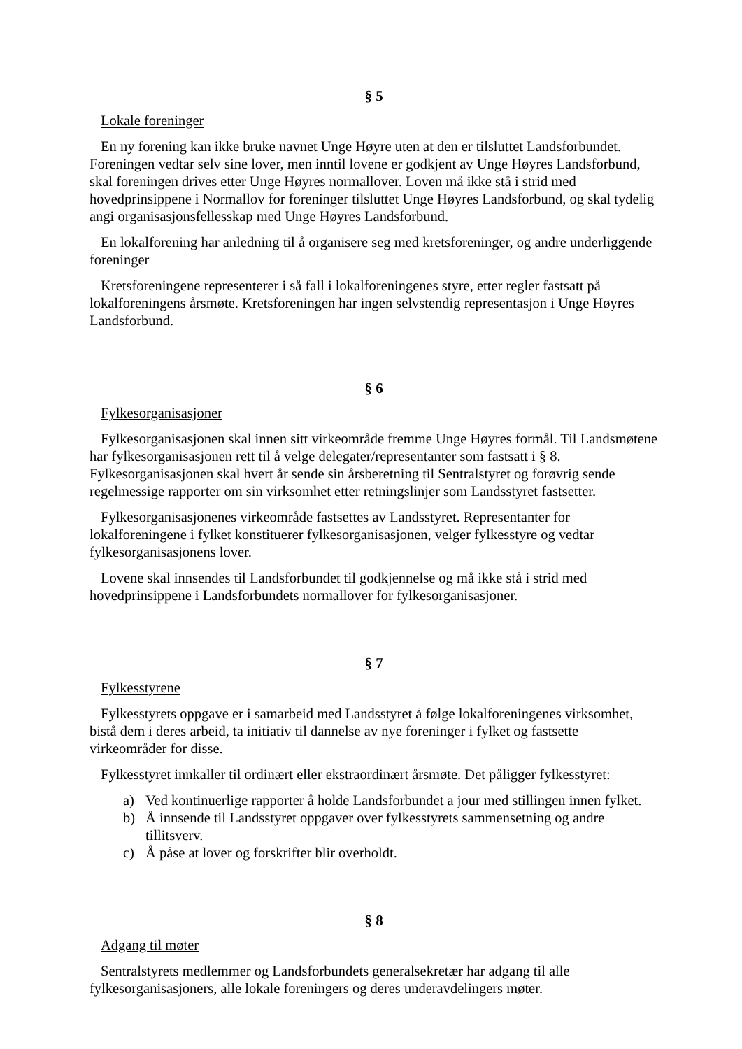§ 5
Lokale foreninger
En ny forening kan ikke bruke navnet Unge Høyre uten at den er tilsluttet Landsforbundet. Foreningen vedtar selv sine lover, men inntil lovene er godkjent av Unge Høyres Landsforbund, skal foreningen drives etter Unge Høyres normallover. Loven må ikke stå i strid med hovedprinsippene i Normallov for foreninger tilsluttet Unge Høyres Landsforbund, og skal tydelig angi organisasjonsfellesskap med Unge Høyres Landsforbund.
En lokalforening har anledning til å organisere seg med kretsforeninger, og andre underliggende foreninger
Kretsforeningene representerer i så fall i lokalforeningenes styre, etter regler fastsatt på lokalforeningens årsmøte. Kretsforeningen har ingen selvstendig representasjon i Unge Høyres Landsforbund.
§ 6
Fylkesorganisasjoner
Fylkesorganisasjonen skal innen sitt virkeområde fremme Unge Høyres formål. Til Landsmøtene har fylkesorganisasjonen rett til å velge delegater/representanter som fastsatt i § 8. Fylkesorganisasjonen skal hvert år sende sin årsberetning til Sentralstyret og forøvrig sende regelmessige rapporter om sin virksomhet etter retningslinjer som Landsstyret fastsetter.
Fylkesorganisasjonenes virkeområde fastsettes av Landsstyret. Representanter for lokalforeningene i fylket konstituerer fylkesorganisasjonen, velger fylkesstyre og vedtar fylkesorganisasjonens lover.
Lovene skal innsendes til Landsforbundet til godkjennelse og må ikke stå i strid med hovedprinsippene i Landsforbundets normallover for fylkesorganisasjoner.
§ 7
Fylkesstyrene
Fylkesstyrets oppgave er i samarbeid med Landsstyret å følge lokalforeningenes virksomhet, bistå dem i deres arbeid, ta initiativ til dannelse av nye foreninger i fylket og fastsette virkeområder for disse.
Fylkesstyret innkaller til ordinært eller ekstraordinært årsmøte. Det påligger fylkesstyret:
a) Ved kontinuerlige rapporter å holde Landsforbundet a jour med stillingen innen fylket.
b) Å innsende til Landsstyret oppgaver over fylkesstyrets sammensetning og andre tillitsverv.
c) Å påse at lover og forskrifter blir overholdt.
§ 8
Adgang til møter
Sentralstyrets medlemmer og Landsforbundets generalsekretær har adgang til alle fylkesorganisasjoners, alle lokale foreningers og deres underavdelingers møter.